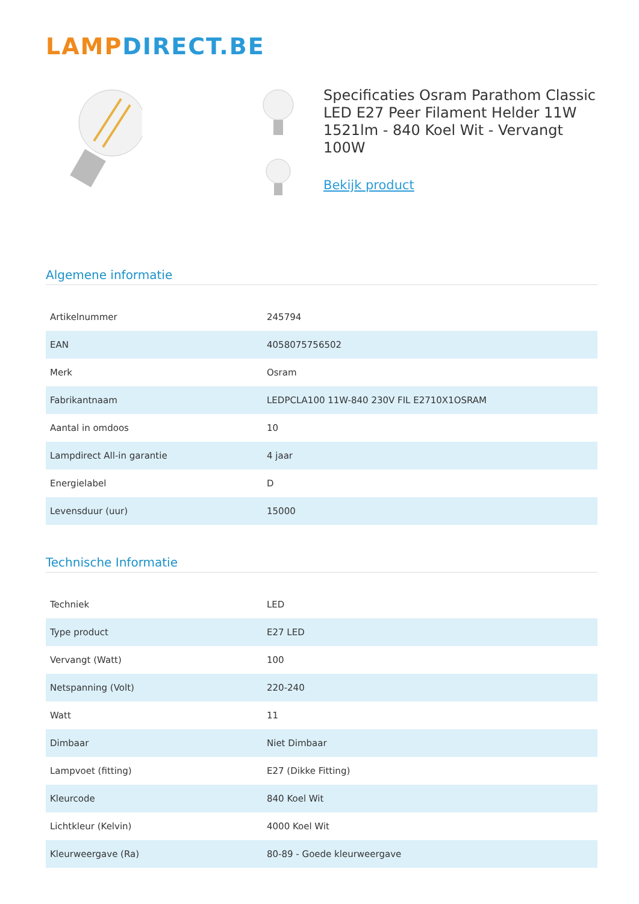LAMP DIRECT.BE
Specificaties Osram Parathom Classic LED E27 Peer Filament Helder 11W 1521lm - 840 Koel Wit - Vervangt 100W
Bekijk product
Algemene informatie
| Artikelnummer | 245794 |
| EAN | 4058075756502 |
| Merk | Osram |
| Fabrikantnaam | LEDPCLA100 11W-840 230V FIL E2710X1OSRAM |
| Aantal in omdoos | 10 |
| Lampdirect All-in garantie | 4 jaar |
| Energielabel | D |
| Levensduur (uur) | 15000 |
Technische Informatie
| Techniek | LED |
| Type product | E27 LED |
| Vervangt (Watt) | 100 |
| Netspanning (Volt) | 220-240 |
| Watt | 11 |
| Dimbaar | Niet Dimbaar |
| Lampvoet (fitting) | E27 (Dikke Fitting) |
| Kleurcode | 840 Koel Wit |
| Lichtkleur (Kelvin) | 4000 Koel Wit |
| Kleurweergave (Ra) | 80-89 - Goede kleurweergave |